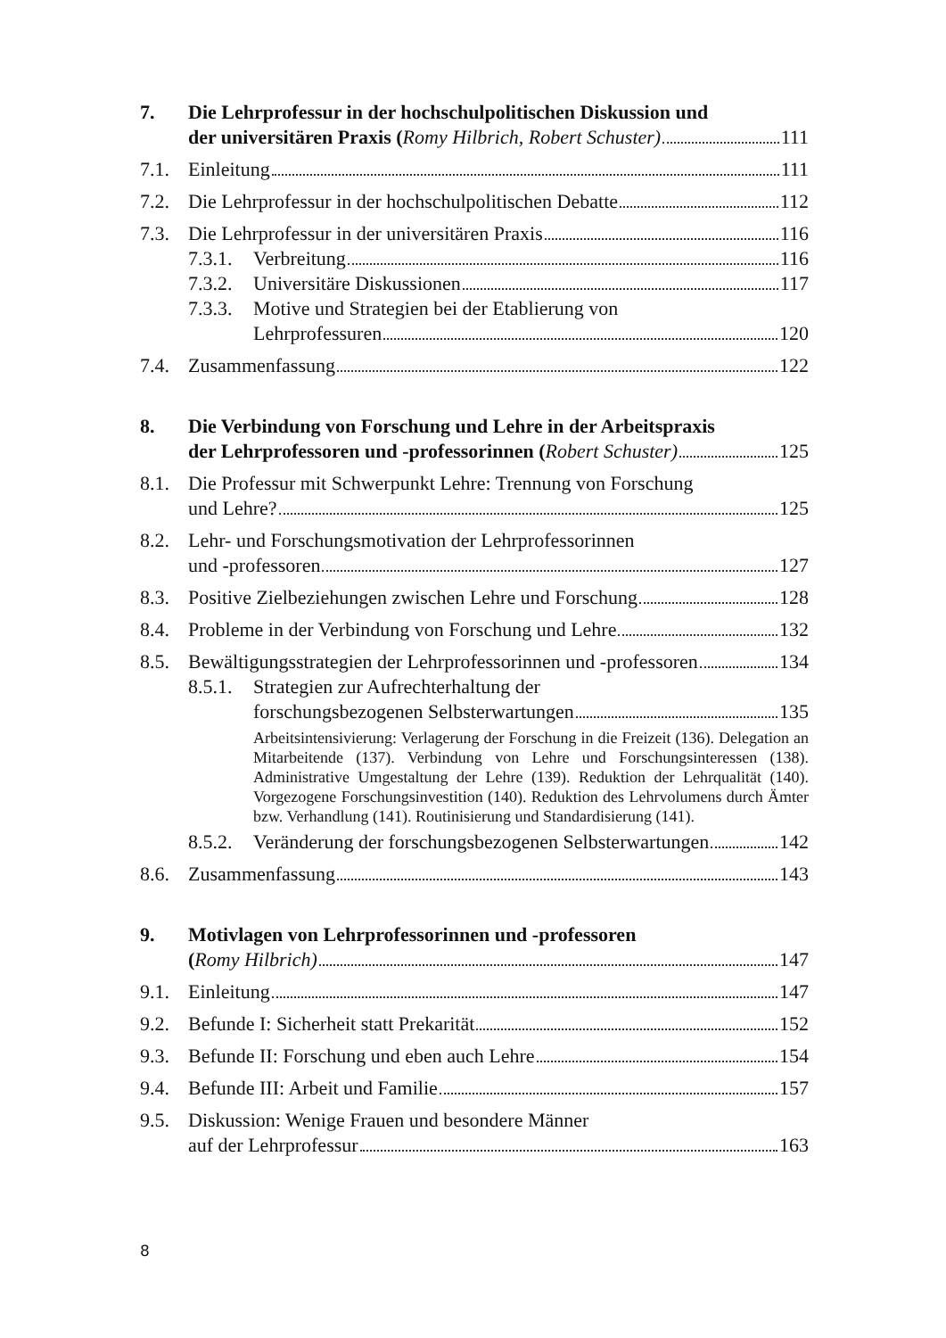7. Die Lehrprofessur in der hochschulpolitischen Diskussion und
der universitären Praxis (Romy Hilbrich, Robert Schuster) 111
7.1. Einleitung 111
7.2. Die Lehrprofessur in der hochschulpolitischen Debatte 112
7.3. Die Lehrprofessur in der universitären Praxis 116
7.3.1.
Verbreitung 116
7.3.2.
Universitäre Diskussionen 117
7.3.3.
Motive und Strategien bei der Etablierung von
Lehrprofessuren 120
7.4. Zusammenfassung 122
8. Die Verbindung von Forschung und Lehre in der Arbeitspraxis
der Lehrprofessoren und -professorinnen (Robert Schuster) 125
8.1. Die Professur mit Schwerpunkt Lehre: Trennung von Forschung
und Lehre? 125
8.2. Lehr- und Forschungsmotivation der Lehrprofessorinnen
und -professoren 127
8.3. Positive Zielbeziehungen zwischen Lehre und Forschung 128
8.4. Probleme in der Verbindung von Forschung und Lehre 132
8.5. Bewältigungsstrategien der Lehrprofessorinnen und -professoren 134
8.5.1.
Strategien zur Aufrechterhaltung der
forschungsbezogenen Selbsterwartungen 135
Arbeitsintensivierung: Verlagerung der Forschung in die Freizeit (136). Delegation an Mitarbeitende (137). Verbindung von Lehre und Forschungsinteressen (138). Administrative Umgestaltung der Lehre (139). Reduktion der Lehrqualität (140). Vorgezogene Forschungsinvestition (140). Reduktion des Lehrvolumens durch Ämter bzw. Verhandlung (141). Routinisierung und Standardisierung (141).
8.5.2.
Veränderung der forschungsbezogenen Selbsterwartungen 142
8.6. Zusammenfassung 143
9. Motivlagen von Lehrprofessorinnen und -professoren
(Romy Hilbrich) 147
9.1. Einleitung 147
9.2. Befunde I: Sicherheit statt Prekarität 152
9.3. Befunde II: Forschung und eben auch Lehre 154
9.4. Befunde III: Arbeit und Familie 157
9.5. Diskussion: Wenige Frauen und besondere Männer
auf der Lehrprofessur 163
8